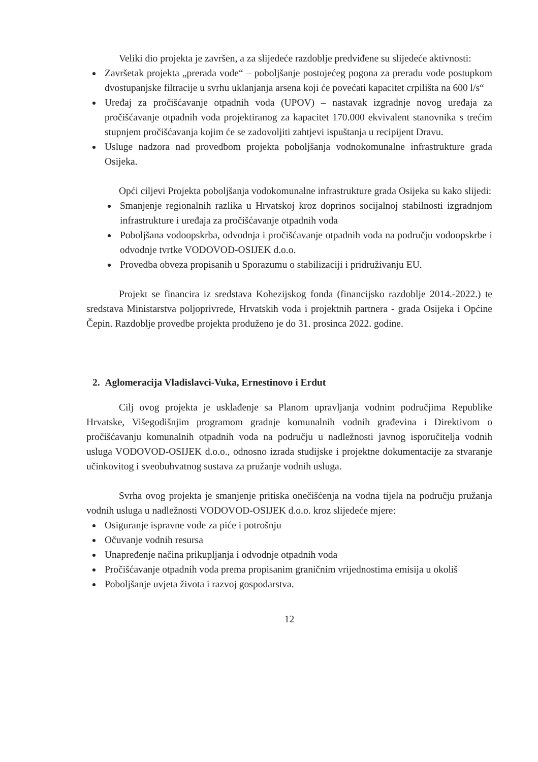Veliki dio projekta je završen, a za slijedeće razdoblje predviđene su slijedeće aktivnosti:
Završetak projekta „prerada vode“ – poboljšanje postojećeg pogona za preradu vode postupkom dvostupanjske filtracije u svrhu uklanjanja arsena koji će povećati kapacitet crpilišta na 600 l/s“
Uređaj za pročišćavanje otpadnih voda (UPOV) – nastavak izgradnje novog uređaja za pročišćavanje otpadnih voda projektiranog za kapacitet 170.000 ekvivalent stanovnika s trećim stupnjem pročišćavanja kojim će se zadovoljiti zahtjevi ispuštanja u recipijent Dravu.
Usluge nadzora nad provedbom projekta poboljšanja vodnokomunalne infrastrukture grada Osijeka.
Opći ciljevi Projekta poboljšanja vodokomunalne infrastrukture grada Osijeka su kako slijedi:
Smanjenje regionalnih razlika u Hrvatskoj kroz doprinos socijalnoj stabilnosti izgradnjom infrastrukture i uređaja za pročišćavanje otpadnih voda
Poboljšana vodoopskrba, odvodnja i pročišćavanje otpadnih voda na području vodoopskrbe i odvodnje tvrtke VODOVOD-OSIJEK d.o.o.
Provedba obveza propisanih u Sporazumu o stabilizaciji i pridruživanju EU.
Projekt se financira iz sredstava Kohezijskog fonda (financijsko razdoblje 2014.-2022.) te sredstava Ministarstva poljoprivrede, Hrvatskih voda i projektnih partnera - grada Osijeka i Općine Čepin. Razdoblje provedbe projekta produženo je do 31. prosinca 2022. godine.
2. Aglomeracija Vladislavci-Vuka, Ernestinovo i Erdut
Cilj ovog projekta je usklađenje sa Planom upravljanja vodnim područjima Republike Hrvatske, Višegodišnjim programom gradnje komunalnih vodnih građevina i Direktivom o pročišćavanju komunalnih otpadnih voda na području u nadležnosti javnog isporučitelja vodnih usluga VODOVOD-OSIJEK d.o.o., odnosno izrada studijske i projektne dokumentacije za stvaranje učinkovitog i sveobuhvatnog sustava za pružanje vodnih usluga.
Svrha ovog projekta je smanjenje pritiska onečišćenja na vodna tijela na području pružanja vodnih usluga u nadležnosti VODOVOD-OSIJEK d.o.o. kroz slijedeće mjere:
Osiguranje ispravne vode za piće i potrošnju
Očuvanje vodnih resursa
Unapređenje načina prikupljanja i odvodnje otpadnih voda
Pročišćavanje otpadnih voda prema propisanim graničnim vrijednostima emisija u okoliš
Poboljšanje uvjeta života i razvoj gospodarstva.
12